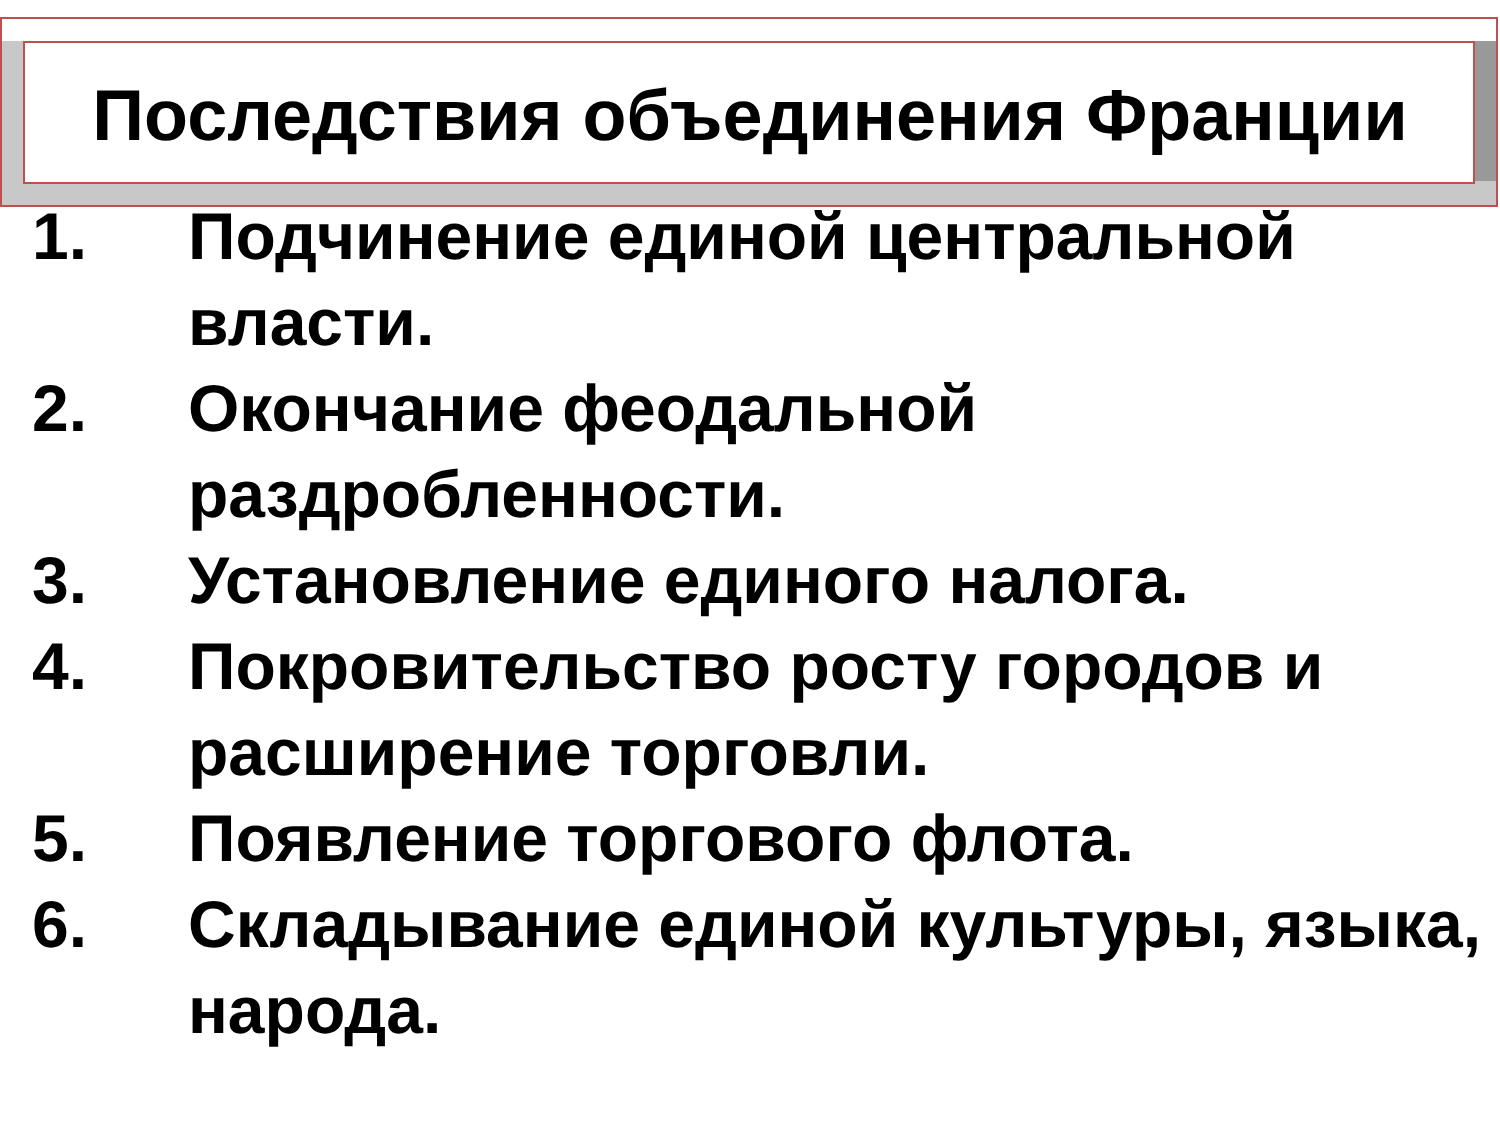Последствия объединения Франции
1. Подчинение единой центральной власти.
2. Окончание феодальной раздробленности.
3. Установление единого налога.
4. Покровительство росту городов и расширение торговли.
5. Появление торгового флота.
6. Складывание единой культуры, языка, народа.